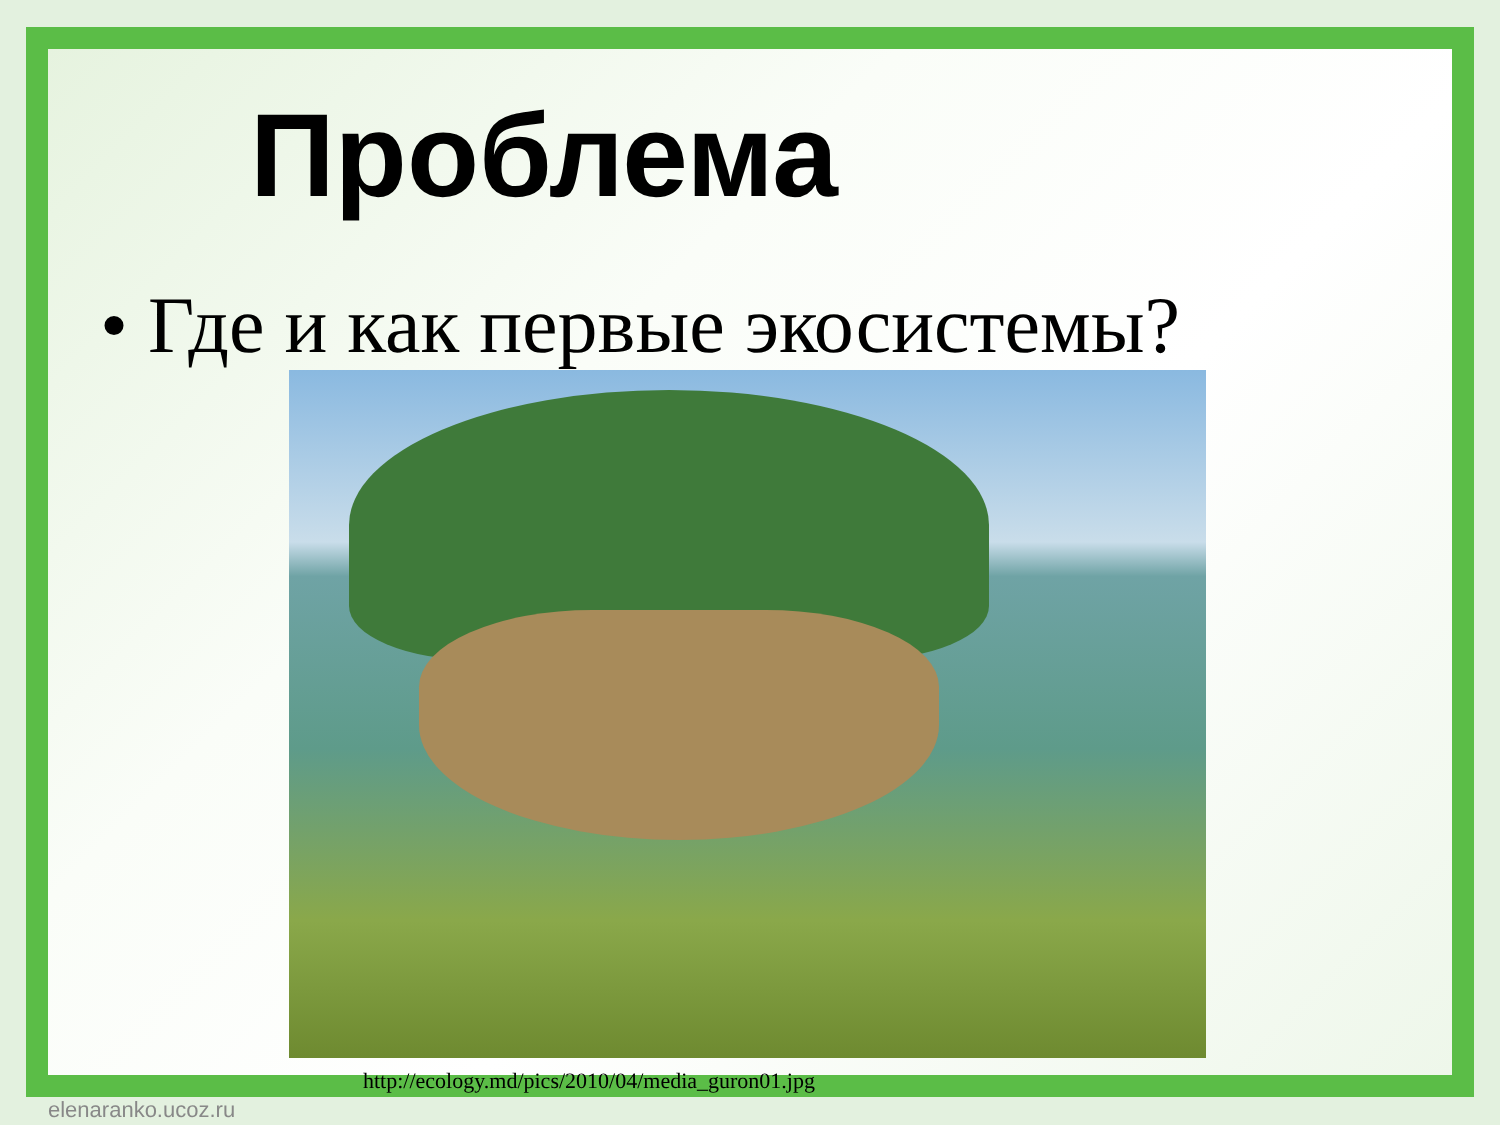Проблема
• Где и как первые экосистемы?
http://ecology.md/pics/2010/04/media_guron01.jpg
elenaranko.ucoz.ru